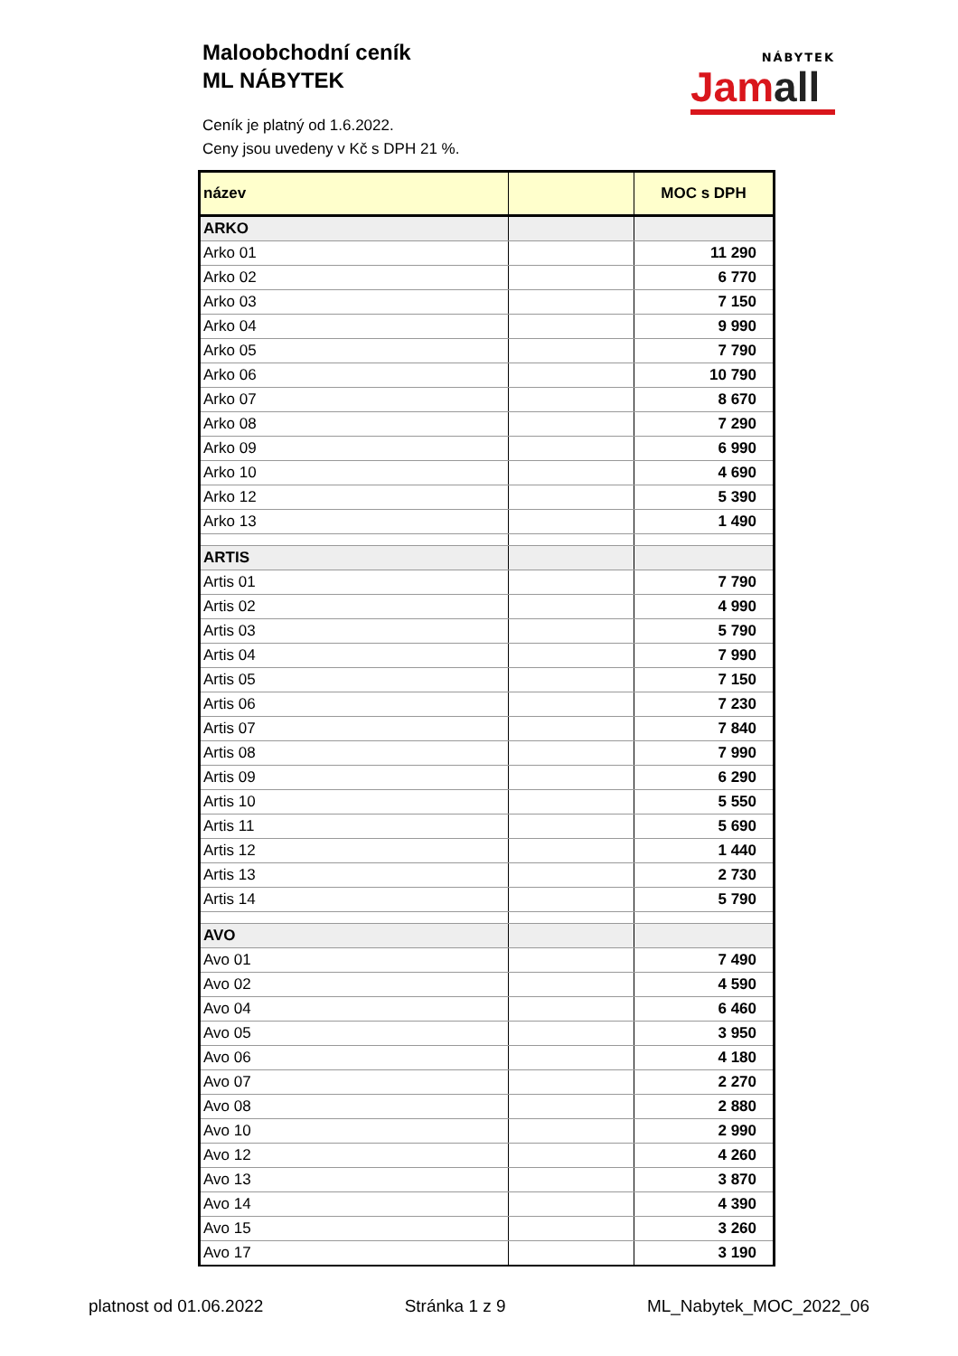Maloobchodní ceník
ML NÁBYTEK
Ceník je platný od 1.6.2022.
Ceny jsou uvedeny v Kč s DPH 21 %.
NÁBYTEK
Jamall
| název | | MOC s DPH |
| --- | --- | --- |
| ARKO | | |
| Arko 01 | | 11 290 |
| Arko 02 | | 6 770 |
| Arko 03 | | 7 150 |
| Arko 04 | | 9 990 |
| Arko 05 | | 7 790 |
| Arko 06 | | 10 790 |
| Arko 07 | | 8 670 |
| Arko 08 | | 7 290 |
| Arko 09 | | 6 990 |
| Arko 10 | | 4 690 |
| Arko 12 | | 5 390 |
| Arko 13 | | 1 490 |
| ARTIS | | |
| Artis 01 | | 7 790 |
| Artis 02 | | 4 990 |
| Artis 03 | | 5 790 |
| Artis 04 | | 7 990 |
| Artis 05 | | 7 150 |
| Artis 06 | | 7 230 |
| Artis 07 | | 7 840 |
| Artis 08 | | 7 990 |
| Artis 09 | | 6 290 |
| Artis 10 | | 5 550 |
| Artis 11 | | 5 690 |
| Artis 12 | | 1 440 |
| Artis 13 | | 2 730 |
| Artis 14 | | 5 790 |
| AVO | | |
| Avo 01 | | 7 490 |
| Avo 02 | | 4 590 |
| Avo 04 | | 6 460 |
| Avo 05 | | 3 950 |
| Avo 06 | | 4 180 |
| Avo 07 | | 2 270 |
| Avo 08 | | 2 880 |
| Avo 10 | | 2 990 |
| Avo 12 | | 4 260 |
| Avo 13 | | 3 870 |
| Avo 14 | | 4 390 |
| Avo 15 | | 3 260 |
| Avo 17 | | 3 190 |
platnost od 01.06.2022 Stránka 1 z 9 ML_Nabytek_MOC_2022_06